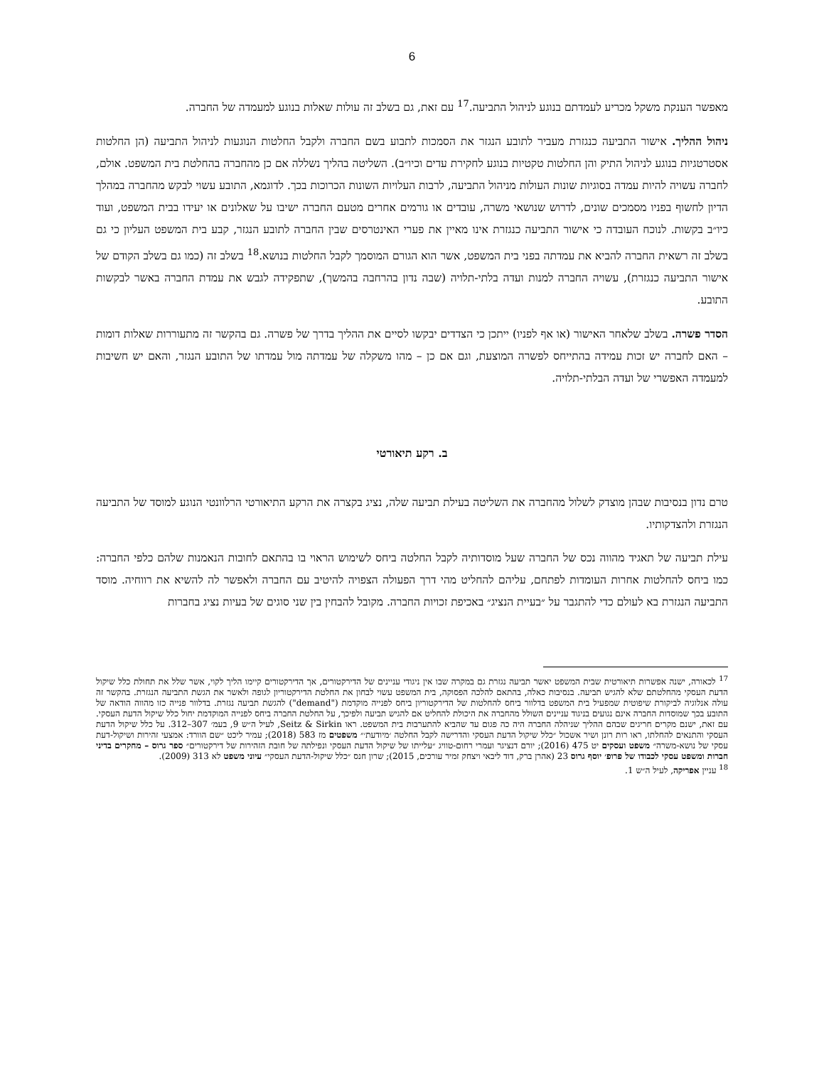6
מאפשר הענקת משקל מכריע לעמדתם בנוגע לניהול התביעה.<sup>17</sup> עם זאת, גם בשלב זה עולות שאלות בנוגע למעמדה של החברה.
ניהול ההליך. אישור התביעה כנגזרת מעביר לתובע הנגזר את הסמכות לתבוע בשם החברה ולקבל החלטות הנוגעות לניהול התביעה (הן החלטות אסטרטגיות בנוגע לניהול התיק והן החלטות טקטיות בנוגע לחקירת עדים וכיו״ב). השליטה בהליך נשללה אם כן מהחברה בהחלטת בית המשפט. אולם, לחברה עשויה להיות עמדה בסוגיות שונות העולות מניהול התביעה, לרבות העלויות השונות הכרוכות בכך. לדוגמא, התובע עשוי לבקש מהחברה במהלך הדיון לחשוף בפניו מסמכים שונים, לדרוש שנושאי משרה, עובדים או גורמים אחרים מטעם החברה ישיבו על שאלונים או יעידו בבית המשפט, ועוד כיו״ב בקשות. לנוכח העובדה כי אישור התביעה כנגזרת אינו מאיין את פערי האינטרסים שבין החברה לתובע הנגזר, קבע בית המשפט העליון כי גם בשלב זה רשאית החברה להביא את עמדתה בפני בית המשפט, אשר הוא הגורם המוסמך לקבל החלטות בנושא.<sup>18</sup> בשלב זה (כמו גם בשלב הקודם של אישור התביעה כנגזרת), עשויה החברה למנות ועדה בלתי-תלויה (שבה נדון בהרחבה בהמשך), שתפקידה לגבש את עמדת החברה באשר לבקשות התובע.
הסדר פשרה. בשלב שלאחר האישור (או אף לפניו) ייתכן כי הצדדים יבקשו לסיים את ההליך בדרך של פשרה. גם בהקשר זה מתעוררות שאלות דומות – האם לחברה יש זכות עמידה בהתייחס לפשרה המוצעת, וגם אם כן – מהו משקלה של עמדתה מול עמדתו של התובע הנגזר, והאם יש חשיבות למעמדה האפשרי של ועדה הבלתי-תלויה.
ב. רקע תיאורטי
טרם נדון בנסיבות שבהן מוצדק לשלול מהחברה את השליטה בעילת תביעה שלה, נציג בקצרה את הרקע התיאורטי הרלוונטי הנוגע למוסד של התביעה הנגזרת ולהצדקותיו.
עילת תביעה של תאגיד מהווה נכס של החברה שעל מוסדותיה לקבל החלטה ביחס לשימוש הראוי בו בהתאם לחובות הנאמנות שלהם כלפי החברה: כמו ביחס להחלטות אחרות העומדות לפתחם, עליהם להחליט מהי דרך הפעולה הצפויה להיטיב עם החברה ולאפשר לה להשיא את רווחיה. מוסד התביעה הנגזרת בא לעולם כדי להתגבר על ״בעיית הנציג״ באכיפת זכויות החברה. מקובל להבחין בין שני סוגים של בעיות נציג בחברות
<sup>17</sup> לכאורה, ישנה אפשרות תיאורטית שבית המשפט יאשר תביעה נגזרת גם במקרה שבו אין ניגודי עניינים של הדירקטורים, אך הדירקטורים קיימו הליך לקוי, אשר שלל את תחולת כלל שיקול הדעת העסקי מהחלטתם שלא להגיש תביעה. בנסיבות כאלה, בהתאם להלכה הפסוקה, בית המשפט עשוי לבחון את החלטת הדירקטוריון לגופה ולאשר את הגשת התביעה הנגזרת. בהקשר זה עולה אנלוגיה לביקורת שיפוטית שמפעיל בית המשפט בדלוור ביחס להחלטות של הדירקטוריון ביחס לפנייה מוקדמת ("demand") להגשת תביעה נגזרת. בדלוור פנייה כזו מהווה הודאה של התובע בכך שמוסדות החברה אינם נגועים בניגוד עניינים השולל מהחברה את היכולת להחליט אם להגיש תביעה ולפיכך, על החלטת החברה ביחס לפנייה המוקדמת יחול כלל שיקול הדעת העסקי. עם זאת, ישנם מקרים חריגים שבהם ההליך שניהלה החברה היה כה פגום עד שהביא להתערבות בית המשפט. ראו Seitz & Sirkin, לעיל ה״ש 9, בעמ׳ 307–312. על כלל שיקול הדעת העסקי והתנאים להחלתו, ראו רות רונן ושיר אשכול ״כלל שיקול הדעת העסקי והדרישה לקבל החלטה ׳מיודעת׳״ משפטים מז 583 (2018); עמיר ליכט ״שם הוורד: אמצעי זהירות ושיקול-דעת עסקי של נושא-משרה״ משפט ועסקים יט 475 (2016); יורם דנציגר ועמרי רחום-טוויג ״עלייתו של שיקול הדעת העסקי ונפילתה של חובת הזהירות של דירקטורים״ ספר גרוס – מחקרים בדיני חברות ומשפט עסקי לכבודו של פרופ׳ יוסף גרוס 23 (אהרן ברק, דוד ליבאי ויצחק זמיר עורכים, 2015); שרון חנס ״כלל שיקול-הדעת העסקי״ עיוני משפט לא 313 (2009).
<sup>18</sup> עניין אפריקה, לעיל ה״ש 1.